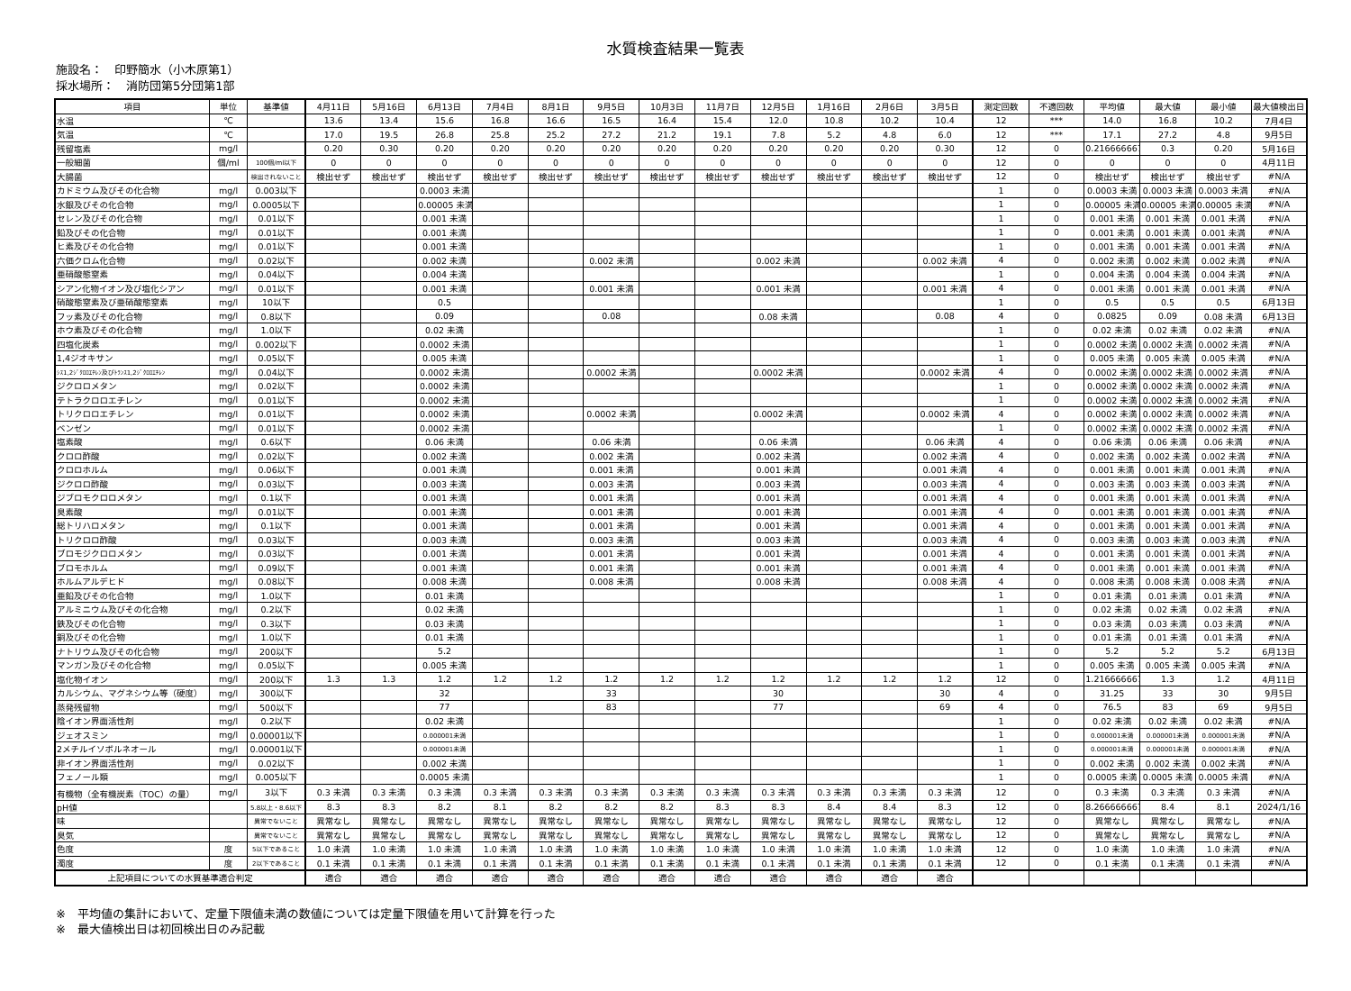水質検査結果一覧表
施設名：　印野簡水（小木原第1）
採水場所：　消防団第5分団第1部
| 項目 | 単位 | 基準値 | 4月11日 | 5月16日 | 6月13日 | 7月4日 | 8月1日 | 9月5日 | 10月3日 | 11月7日 | 12月5日 | 1月16日 | 2月6日 | 3月5日 | 測定回数 | 不適回数 | 平均値 | 最大値 | 最小値 | 最大値検出日 |
| --- | --- | --- | --- | --- | --- | --- | --- | --- | --- | --- | --- | --- | --- | --- | --- | --- | --- | --- | --- | --- |
| 水温 | ℃ | | 13.6 | 13.4 | 15.6 | 16.8 | 16.6 | 16.5 | 16.4 | 15.4 | 12.0 | 10.8 | 10.2 | 10.4 | 12 | *** | 14.0 | 16.8 | 10.2 | 7月4日 |
| 気温 | ℃ | | 17.0 | 19.5 | 26.8 | 25.8 | 25.2 | 27.2 | 21.2 | 19.1 | 7.8 | 5.2 | 4.8 | 6.0 | 12 | *** | 17.1 | 27.2 | 4.8 | 9月5日 |
| 残留塩素 | mg/l | | 0.20 | 0.30 | 0.20 | 0.20 | 0.20 | 0.20 | 0.20 | 0.20 | 0.20 | 0.20 | 0.20 | 0.30 | 12 | 0 | 0.216666667 | 0.3 | 0.20 | 5月16日 |
| 一般細菌 | 個/ml | 100個/ml以下 | 0 | 0 | 0 | 0 | 0 | 0 | 0 | 0 | 0 | 0 | 0 | 0 | 12 | 0 | 0 | 0 | 0 | 4月11日 |
| 大腸菌 | | 検出されないこと | 検出せず | 検出せず | 検出せず | 検出せず | 検出せず | 検出せず | 検出せず | 検出せず | 検出せず | 検出せず | 検出せず | 検出せず | 12 | 0 | 検出せず | 検出せず | 検出せず | #N/A |
| カドミウム及びその化合物 | mg/l | 0.003以下 | | | 0.0003 未満 | | | | | | | | | | 1 | 0 | 0.0003 未満 | 0.0003 未満 | 0.0003 未満 | #N/A |
| 水銀及びその化合物 | mg/l | 0.0005以下 | | | 0.00005 未満 | | | | | | | | | | 1 | 0 | 0.00005 未満 | 0.00005 未満 | 0.00005 未満 | #N/A |
| セレン及びその化合物 | mg/l | 0.01以下 | | | 0.001 未満 | | | | | | | | | | 1 | 0 | 0.001 未満 | 0.001 未満 | 0.001 未満 | #N/A |
| 鉛及びその化合物 | mg/l | 0.01以下 | | | 0.001 未満 | | | | | | | | | | 1 | 0 | 0.001 未満 | 0.001 未満 | 0.001 未満 | #N/A |
| ヒ素及びその化合物 | mg/l | 0.01以下 | | | 0.001 未満 | | | | | | | | | | 1 | 0 | 0.001 未満 | 0.001 未満 | 0.001 未満 | #N/A |
| 六価クロム化合物 | mg/l | 0.02以下 | | | 0.002 未満 | | | 0.002 未満 | | | 0.002 未満 | | | 0.002 未満 | 4 | 0 | 0.002 未満 | 0.002 未満 | 0.002 未満 | #N/A |
| 亜硝酸態窒素 | mg/l | 0.04以下 | | | 0.004 未満 | | | | | | | | | | 1 | 0 | 0.004 未満 | 0.004 未満 | 0.004 未満 | #N/A |
| シアン化物イオン及び塩化シアン | mg/l | 0.01以下 | | | 0.001 未満 | | | 0.001 未満 | | | 0.001 未満 | | | 0.001 未満 | 4 | 0 | 0.001 未満 | 0.001 未満 | 0.001 未満 | #N/A |
| 硝酸態窒素及び亜硝酸態窒素 | mg/l | 10以下 | | | 0.5 | | | | | | | | | | 1 | 0 | 0.5 | 0.5 | 0.5 | 6月13日 |
| フッ素及びその化合物 | mg/l | 0.8以下 | | | 0.09 | | | 0.08 | | | 0.08 未満 | | | 0.08 | 4 | 0 | 0.0825 | 0.09 | 0.08 未満 | 6月13日 |
| ホウ素及びその化合物 | mg/l | 1.0以下 | | | 0.02 未満 | | | | | | | | | | 1 | 0 | 0.02 未満 | 0.02 未満 | 0.02 未満 | #N/A |
| 四塩化炭素 | mg/l | 0.002以下 | | | 0.0002 未満 | | | | | | | | | | 1 | 0 | 0.0002 未満 | 0.0002 未満 | 0.0002 未満 | #N/A |
| 1,4ジオキサン | mg/l | 0.05以下 | | | 0.005 未満 | | | | | | | | | | 1 | 0 | 0.005 未満 | 0.005 未満 | 0.005 未満 | #N/A |
| ｼｽ1,2ｼﾞｸﾛﾛｴﾁﾚﾝ及びﾄﾗﾝｽ1,2ｼﾞｸﾛﾛｴﾁﾚﾝ | mg/l | 0.04以下 | | | 0.0002 未満 | | | 0.0002 未満 | | | 0.0002 未満 | | | 0.0002 未満 | 4 | 0 | 0.0002 未満 | 0.0002 未満 | 0.0002 未満 | #N/A |
| ジクロロメタン | mg/l | 0.02以下 | | | 0.0002 未満 | | | | | | | | | | 1 | 0 | 0.0002 未満 | 0.0002 未満 | 0.0002 未満 | #N/A |
| テトラクロロエチレン | mg/l | 0.01以下 | | | 0.0002 未満 | | | | | | | | | | 1 | 0 | 0.0002 未満 | 0.0002 未満 | 0.0002 未満 | #N/A |
| トリクロロエチレン | mg/l | 0.01以下 | | | 0.0002 未満 | | | 0.0002 未満 | | | 0.0002 未満 | | | 0.0002 未満 | 4 | 0 | 0.0002 未満 | 0.0002 未満 | 0.0002 未満 | #N/A |
| ベンゼン | mg/l | 0.01以下 | | | 0.0002 未満 | | | | | | | | | | 1 | 0 | 0.0002 未満 | 0.0002 未満 | 0.0002 未満 | #N/A |
| 塩素酸 | mg/l | 0.6以下 | | | 0.06 未満 | | | 0.06 未満 | | | 0.06 未満 | | | 0.06 未満 | 4 | 0 | 0.06 未満 | 0.06 未満 | 0.06 未満 | #N/A |
| クロロ酢酸 | mg/l | 0.02以下 | | | 0.002 未満 | | | 0.002 未満 | | | 0.002 未満 | | | 0.002 未満 | 4 | 0 | 0.002 未満 | 0.002 未満 | 0.002 未満 | #N/A |
| クロロホルム | mg/l | 0.06以下 | | | 0.001 未満 | | | 0.001 未満 | | | 0.001 未満 | | | 0.001 未満 | 4 | 0 | 0.001 未満 | 0.001 未満 | 0.001 未満 | #N/A |
| ジクロロ酢酸 | mg/l | 0.03以下 | | | 0.003 未満 | | | 0.003 未満 | | | 0.003 未満 | | | 0.003 未満 | 4 | 0 | 0.003 未満 | 0.003 未満 | 0.003 未満 | #N/A |
| ジブロモクロロメタン | mg/l | 0.1以下 | | | 0.001 未満 | | | 0.001 未満 | | | 0.001 未満 | | | 0.001 未満 | 4 | 0 | 0.001 未満 | 0.001 未満 | 0.001 未満 | #N/A |
| 臭素酸 | mg/l | 0.01以下 | | | 0.001 未満 | | | 0.001 未満 | | | 0.001 未満 | | | 0.001 未満 | 4 | 0 | 0.001 未満 | 0.001 未満 | 0.001 未満 | #N/A |
| 総トリハロメタン | mg/l | 0.1以下 | | | 0.001 未満 | | | 0.001 未満 | | | 0.001 未満 | | | 0.001 未満 | 4 | 0 | 0.001 未満 | 0.001 未満 | 0.001 未満 | #N/A |
| トリクロロ酢酸 | mg/l | 0.03以下 | | | 0.003 未満 | | | 0.003 未満 | | | 0.003 未満 | | | 0.003 未満 | 4 | 0 | 0.003 未満 | 0.003 未満 | 0.003 未満 | #N/A |
| ブロモジクロロメタン | mg/l | 0.03以下 | | | 0.001 未満 | | | 0.001 未満 | | | 0.001 未満 | | | 0.001 未満 | 4 | 0 | 0.001 未満 | 0.001 未満 | 0.001 未満 | #N/A |
| ブロモホルム | mg/l | 0.09以下 | | | 0.001 未満 | | | 0.001 未満 | | | 0.001 未満 | | | 0.001 未満 | 4 | 0 | 0.001 未満 | 0.001 未満 | 0.001 未満 | #N/A |
| ホルムアルデヒド | mg/l | 0.08以下 | | | 0.008 未満 | | | 0.008 未満 | | | 0.008 未満 | | | 0.008 未満 | 4 | 0 | 0.008 未満 | 0.008 未満 | 0.008 未満 | #N/A |
| 亜鉛及びその化合物 | mg/l | 1.0以下 | | | 0.01 未満 | | | | | | | | | | 1 | 0 | 0.01 未満 | 0.01 未満 | 0.01 未満 | #N/A |
| アルミニウム及びその化合物 | mg/l | 0.2以下 | | | 0.02 未満 | | | | | | | | | | 1 | 0 | 0.02 未満 | 0.02 未満 | 0.02 未満 | #N/A |
| 鉄及びその化合物 | mg/l | 0.3以下 | | | 0.03 未満 | | | | | | | | | | 1 | 0 | 0.03 未満 | 0.03 未満 | 0.03 未満 | #N/A |
| 銅及びその化合物 | mg/l | 1.0以下 | | | 0.01 未満 | | | | | | | | | | 1 | 0 | 0.01 未満 | 0.01 未満 | 0.01 未満 | #N/A |
| ナトリウム及びその化合物 | mg/l | 200以下 | | | 5.2 | | | | | | | | | | 1 | 0 | 5.2 | 5.2 | 5.2 | 6月13日 |
| マンガン及びその化合物 | mg/l | 0.05以下 | | | 0.005 未満 | | | | | | | | | | 1 | 0 | 0.005 未満 | 0.005 未満 | 0.005 未満 | #N/A |
| 塩化物イオン | mg/l | 200以下 | 1.3 | 1.3 | 1.2 | 1.2 | 1.2 | 1.2 | 1.2 | 1.2 | 1.2 | 1.2 | 1.2 | 1.2 | 12 | 0 | 1.216666667 | 1.3 | 1.2 | 4月11日 |
| カルシウム、マグネシウム等（硬度） | mg/l | 300以下 | | | 32 | | | 33 | | | 30 | | | 30 | 4 | 0 | 31.25 | 33 | 30 | 9月5日 |
| 蒸発残留物 | mg/l | 500以下 | | | 77 | | | 83 | | | 77 | | | 69 | 4 | 0 | 76.5 | 83 | 69 | 9月5日 |
| 陰イオン界面活性剤 | mg/l | 0.2以下 | | | 0.02 未満 | | | | | | | | | | 1 | 0 | 0.02 未満 | 0.02 未満 | 0.02 未満 | #N/A |
| ジェオスミン | mg/l | 0.00001以下 | | | 0.000001未満 | | | | | | | | | | 1 | 0 | 0.000001未満 | 0.000001未満 | 0.000001未満 | #N/A |
| 2メチルイソボルネオール | mg/l | 0.00001以下 | | | 0.000001未満 | | | | | | | | | | 1 | 0 | 0.000001未満 | 0.000001未満 | 0.000001未満 | #N/A |
| 非イオン界面活性剤 | mg/l | 0.02以下 | | | 0.002 未満 | | | | | | | | | | 1 | 0 | 0.002 未満 | 0.002 未満 | 0.002 未満 | #N/A |
| フェノール類 | mg/l | 0.005以下 | | | 0.0005 未満 | | | | | | | | | | 1 | 0 | 0.0005 未満 | 0.0005 未満 | 0.0005 未満 | #N/A |
| 有機物（全有機炭素（TOC）の量） | mg/l | 3以下 | 0.3 未満 | 0.3 未満 | 0.3 未満 | 0.3 未満 | 0.3 未満 | 0.3 未満 | 0.3 未満 | 0.3 未満 | 0.3 未満 | 0.3 未満 | 0.3 未満 | 0.3 未満 | 12 | 0 | 0.3 未満 | 0.3 未満 | 0.3 未満 | #N/A |
| pH値 | | 5.8以上・8.6以下 | 8.3 | 8.3 | 8.2 | 8.1 | 8.2 | 8.2 | 8.2 | 8.3 | 8.3 | 8.4 | 8.4 | 8.3 | 12 | 0 | 8.266666667 | 8.4 | 8.1 | 2024/1/16 |
| 味 | | 異常でないこと | 異常なし | 異常なし | 異常なし | 異常なし | 異常なし | 異常なし | 異常なし | 異常なし | 異常なし | 異常なし | 異常なし | 異常なし | 12 | 0 | 異常なし | 異常なし | 異常なし | #N/A |
| 臭気 | | 異常でないこと | 異常なし | 異常なし | 異常なし | 異常なし | 異常なし | 異常なし | 異常なし | 異常なし | 異常なし | 異常なし | 異常なし | 異常なし | 12 | 0 | 異常なし | 異常なし | 異常なし | #N/A |
| 色度 | 度 | 5以下であること | 1.0 未満 | 1.0 未満 | 1.0 未満 | 1.0 未満 | 1.0 未満 | 1.0 未満 | 1.0 未満 | 1.0 未満 | 1.0 未満 | 1.0 未満 | 1.0 未満 | 1.0 未満 | 12 | 0 | 1.0 未満 | 1.0 未満 | 1.0 未満 | #N/A |
| 濁度 | 度 | 2以下であること | 0.1 未満 | 0.1 未満 | 0.1 未満 | 0.1 未満 | 0.1 未満 | 0.1 未満 | 0.1 未満 | 0.1 未満 | 0.1 未満 | 0.1 未満 | 0.1 未満 | 0.1 未満 | 12 | 0 | 0.1 未満 | 0.1 未満 | 0.1 未満 | #N/A |
| 上記項目についての水質基準適合判定 | | | 適合 | 適合 | 適合 | 適合 | 適合 | 適合 | 適合 | 適合 | 適合 | 適合 | 適合 | 適合 | | | | | | |
※　平均値の集計において、定量下限値未満の数値については定量下限値を用いて計算を行った
※　最大値検出日は初回検出日のみ記載